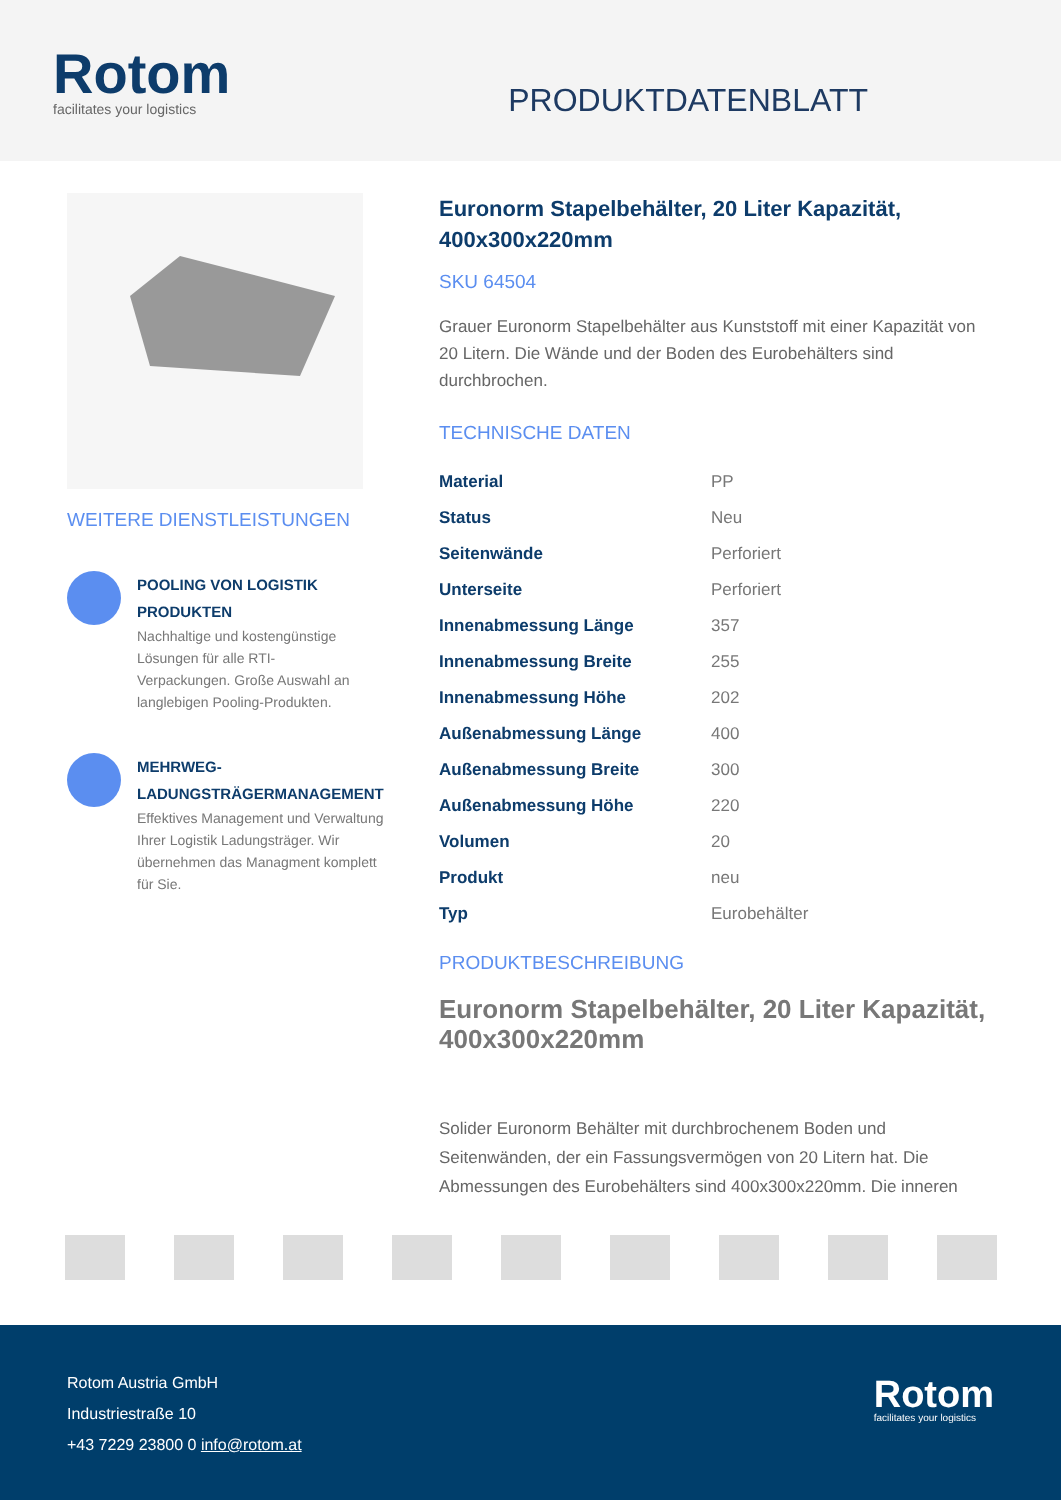Rotom
facilitates your logistics
PRODUKTDATENBLATT
WEITERE DIENSTLEISTUNGEN
POOLING VON LOGISTIK PRODUKTEN
Nachhaltige und kostengünstige Lösungen für alle RTI-Verpackungen. Große Auswahl an langlebigen Pooling-Produkten.
MEHRWEG-LADUNGSTRÄGERMANAGEMENT
Effektives Management und Verwaltung Ihrer Logistik Ladungsträger. Wir übernehmen das Managment komplett für Sie.
Euronorm Stapelbehälter, 20 Liter Kapazität, 400x300x220mm
SKU 64504
Grauer Euronorm Stapelbehälter aus Kunststoff mit einer Kapazität von 20 Litern. Die Wände und der Boden des Eurobehälters sind durchbrochen.
TECHNISCHE DATEN
| Material | PP |
| Status | Neu |
| Seitenwände | Perforiert |
| Unterseite | Perforiert |
| Innenabmessung Länge | 357 |
| Innenabmessung Breite | 255 |
| Innenabmessung Höhe | 202 |
| Außenabmessung Länge | 400 |
| Außenabmessung Breite | 300 |
| Außenabmessung Höhe | 220 |
| Volumen | 20 |
| Produkt | neu |
| Typ | Eurobehälter |
PRODUKTBESCHREIBUNG
Euronorm Stapelbehälter, 20 Liter Kapazität, 400x300x220mm
Solider Euronorm Behälter mit durchbrochenem Boden und Seitenwänden, der ein Fassungsvermögen von 20 Litern hat. Die Abmessungen des Eurobehälters sind 400x300x220mm. Die inneren
Rotom Austria GmbH
Industriestraße 10
+43 7229 23800 0 info@rotom.at
Rotom
facilitates your logistics